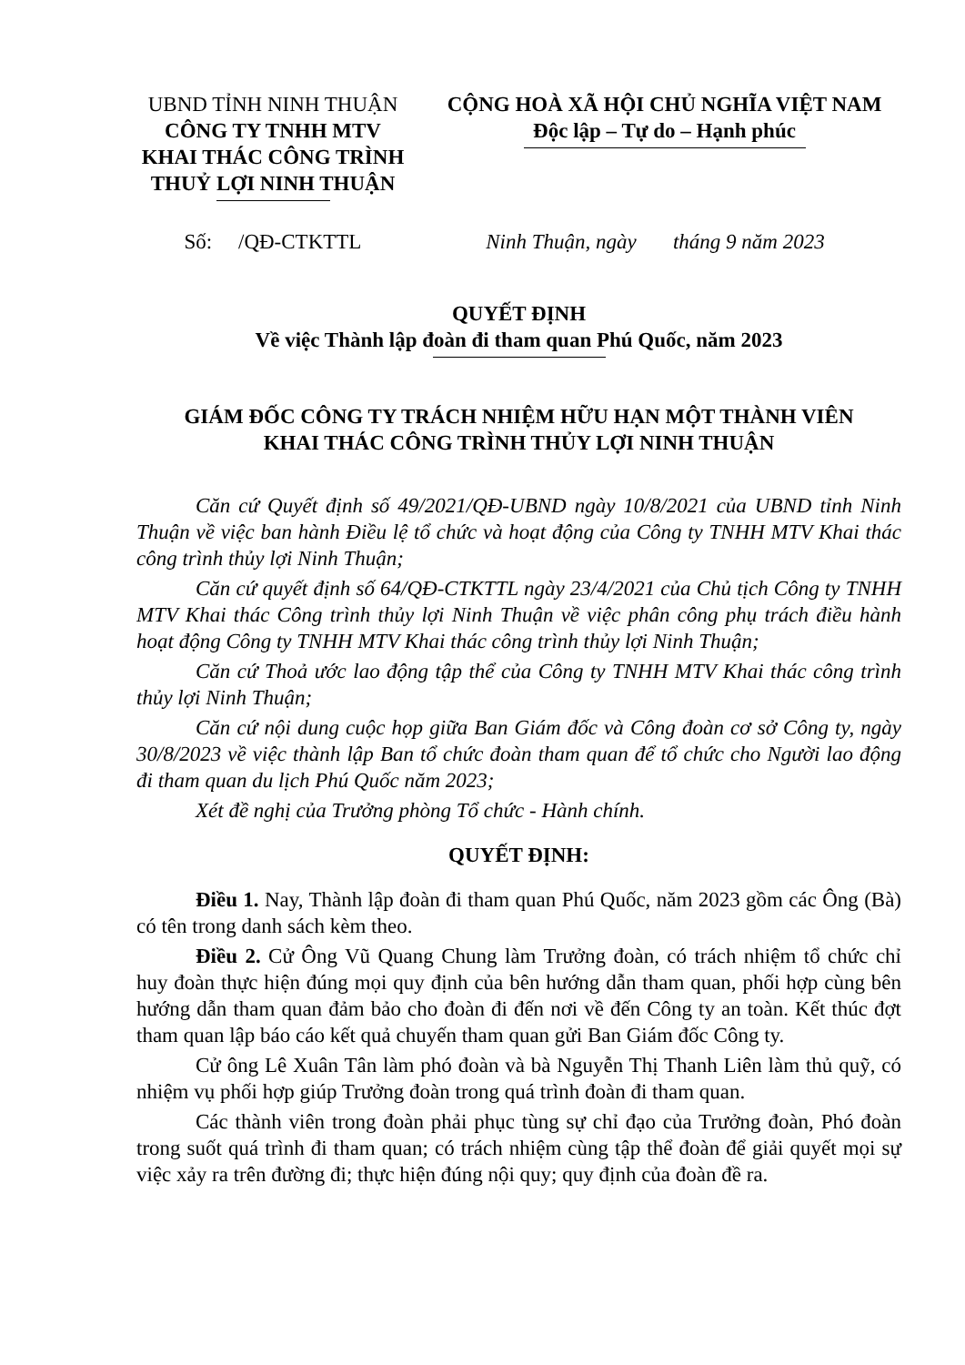UBND TỈNH NINH THUẬN
CÔNG TY TNHH MTV
KHAI THÁC CÔNG TRÌNH
THUỶ LỢI NINH THUẬN
CỘNG HOÀ XÃ HỘI CHỦ NGHĨA VIỆT NAM
Độc lập – Tự do – Hạnh phúc
Số: /QĐ-CTKTTL Ninh Thuận, ngày tháng 9 năm 2023
QUYẾT ĐỊNH
Về việc Thành lập đoàn đi tham quan Phú Quốc, năm 2023
GIÁM ĐỐC CÔNG TY TRÁCH NHIỆM HỮU HẠN MỘT THÀNH VIÊN
KHAI THÁC CÔNG TRÌNH THỦY LỢI NINH THUẬN
Căn cứ Quyết định số 49/2021/QĐ-UBND ngày 10/8/2021 của UBND tỉnh Ninh Thuận về việc ban hành Điều lệ tổ chức và hoạt động của Công ty TNHH MTV Khai thác công trình thủy lợi Ninh Thuận;
Căn cứ quyết định số 64/QĐ-CTKTTL ngày 23/4/2021 của Chủ tịch Công ty TNHH MTV Khai thác Công trình thủy lợi Ninh Thuận về việc phân công phụ trách điều hành hoạt động Công ty TNHH MTV Khai thác công trình thủy lợi Ninh Thuận;
Căn cứ Thoả ước lao động tập thể của Công ty TNHH MTV Khai thác công trình thủy lợi Ninh Thuận;
Căn cứ nội dung cuộc họp giữa Ban Giám đốc và Công đoàn cơ sở Công ty, ngày 30/8/2023 về việc thành lập Ban tổ chức đoàn tham quan để tổ chức cho Người lao động đi tham quan du lịch Phú Quốc năm 2023;
Xét đề nghị của Trưởng phòng Tổ chức - Hành chính.
QUYẾT ĐỊNH:
Điều 1. Nay, Thành lập đoàn đi tham quan Phú Quốc, năm 2023 gồm các Ông (Bà) có tên trong danh sách kèm theo.
Điều 2. Cử Ông Vũ Quang Chung làm Trưởng đoàn, có trách nhiệm tổ chức chỉ huy đoàn thực hiện đúng mọi quy định của bên hướng dẫn tham quan, phối hợp cùng bên hướng dẫn tham quan đảm bảo cho đoàn đi đến nơi về đến Công ty an toàn. Kết thúc đợt tham quan lập báo cáo kết quả chuyến tham quan gửi Ban Giám đốc Công ty.
Cử ông Lê Xuân Tân làm phó đoàn và bà Nguyễn Thị Thanh Liên làm thủ quỹ, có nhiệm vụ phối hợp giúp Trưởng đoàn trong quá trình đoàn đi tham quan.
Các thành viên trong đoàn phải phục tùng sự chỉ đạo của Trưởng đoàn, Phó đoàn trong suốt quá trình đi tham quan; có trách nhiệm cùng tập thể đoàn để giải quyết mọi sự việc xảy ra trên đường đi; thực hiện đúng nội quy; quy định của đoàn đề ra.